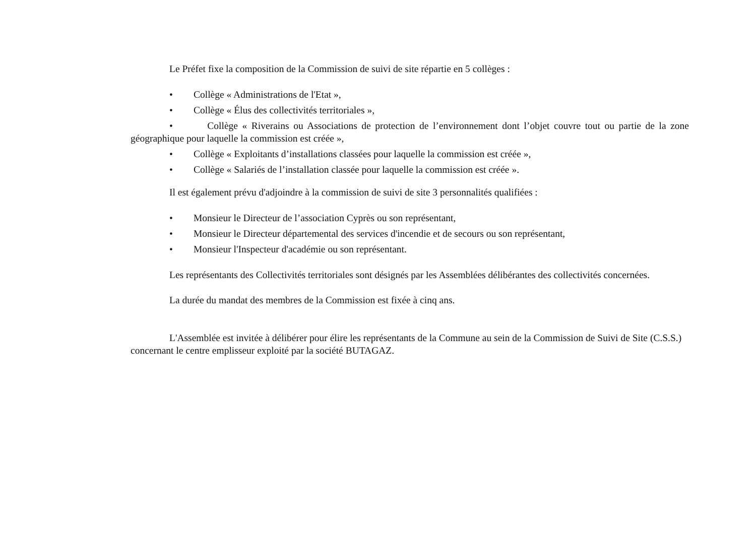Le Préfet fixe la composition de la Commission de suivi de site répartie en 5 collèges :
• Collège « Administrations de l'Etat »,
• Collège « Élus des collectivités territoriales »,
• Collège « Riverains ou Associations de protection de l’environnement dont l’objet couvre tout ou partie de la zone géographique pour laquelle la commission est créée »,
• Collège « Exploitants d’installations classées pour laquelle la commission est créée »,
• Collège « Salariés de l’installation classée pour laquelle la commission est créée ».
Il est également prévu d'adjoindre à la commission de suivi de site 3 personnalités qualifiées :
• Monsieur le Directeur de l’association Cyprès ou son représentant,
• Monsieur le Directeur départemental des services d'incendie et de secours ou son représentant,
• Monsieur l'Inspecteur d'académie ou son représentant.
Les représentants des Collectivités territoriales sont désignés par les Assemblées délibérantes des collectivités concernées.
La durée du mandat des membres de la Commission est fixée à cinq ans.
L'Assemblée est invitée à délibérer pour élire les représentants de la Commune au sein de la Commission de Suivi de Site (C.S.S.) concernant le centre emplisseur exploité par la société BUTAGAZ.